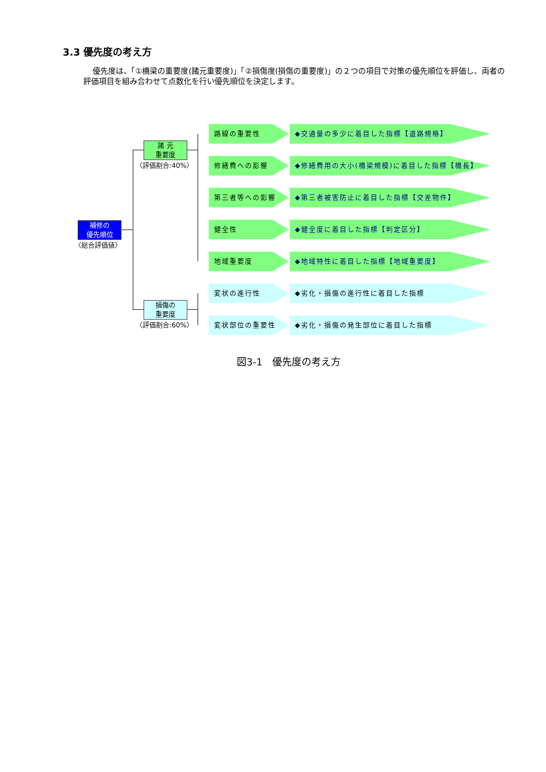3.3 優先度の考え方
優先度は、「①橋梁の重要度(諸元重要度)」「②損傷度(損傷の重要度)」の２つの項目で対策の優先順位を評価し、両者の評価項目を組み合わせて点数化を行い優先順位を決定します。
補修の
優先順位
〈総合評価値〉
諸 元
重要度
〈評価割合:40%〉
損傷の
重要度
〈評価割合:60%〉
路線の重要性 ◆交通量の多少に着目した指標【道路規格】
修繕費への影響 ◆修繕費用の大小(橋梁規模)に着目した指標【橋長】
第三者等への影響 ◆第三者被害防止に着目した指標【交差物件】
健全性 ◆健全度に着目した指標【判定区分】
地域重要度 ◆地域特性に着目した指標【地域重要度】
変状の進行性 ◆劣化・損傷の進行性に着目した指標
変状部位の重要性 ◆劣化・損傷の発生部位に着目した指標
図3-1　優先度の考え方